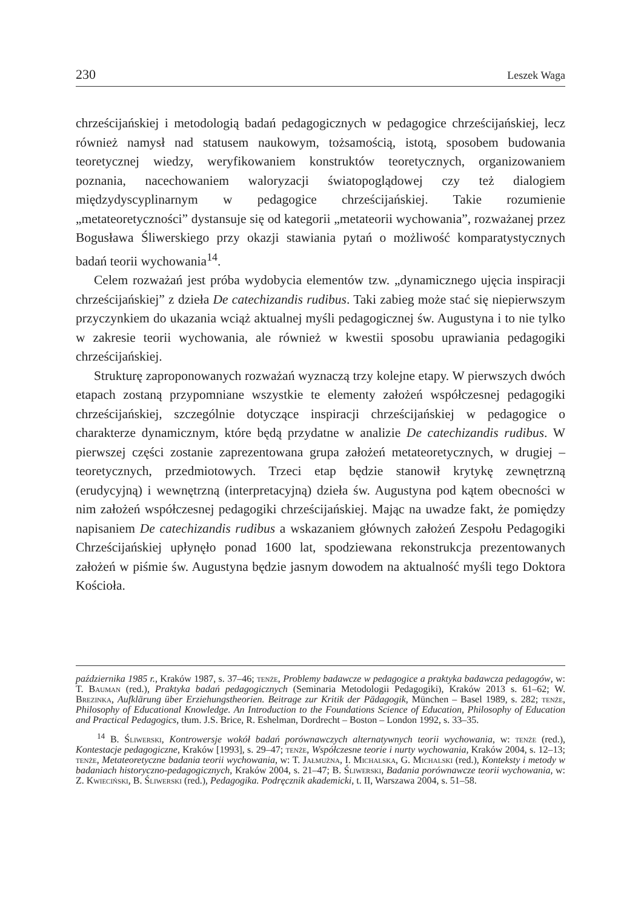230 Leszek Waga
chrześcijańskiej i metodologią badań pedagogicznych w pedagogice chrześcijańskiej, lecz również namysł nad statusem naukowym, tożsamością, istotą, sposobem budowania teoretycznej wiedzy, weryfikowaniem konstruktów teoretycznych, organizowaniem poznania, nacechowaniem waloryzacji światopoglądowej czy też dialogiem międzydyscyplinarnym w pedagogice chrześcijańskiej. Takie rozumienie „metateoretyczności” dystansuje się od kategorii „metateorii wychowania”, rozważanej przez Bogusława Śliwerskiego przy okazji stawiania pytań o możliwość komparatystycznych badań teorii wychowania<sup>14</sup>.
Celem rozważań jest próba wydobycia elementów tzw. „dynamicznego ujęcia inspiracji chrześcijańskiej” z dzieła De catechizandis rudibus. Taki zabieg może stać się niepierwszym przyczynkiem do ukazania wciąż aktualnej myśli pedagogicznej św. Augustyna i to nie tylko w zakresie teorii wychowania, ale również w kwestii sposobu uprawiania pedagogiki chrześcijańskiej.
Strukturę zaproponowanych rozważań wyznaczą trzy kolejne etapy. W pierwszych dwóch etapach zostaną przypomniane wszystkie te elementy założeń współczesnej pedagogiki chrześcijańskiej, szczególnie dotyczące inspiracji chrześcijańskiej w pedagogice o charakterze dynamicznym, które będą przydatne w analizie De catechizandis rudibus. W pierwszej części zostanie zaprezentowana grupa założeń metateoretycznych, w drugiej – teoretycznych, przedmiotowych. Trzeci etap będzie stanowił krytykę zewnętrzną (erudycyjną) i wewnętrzną (interpretacyjną) dzieła św. Augustyna pod kątem obecności w nim założeń współczesnej pedagogiki chrześcijańskiej. Mając na uwadze fakt, że pomiędzy napisaniem De catechizandis rudibus a wskazaniem głównych założeń Zespołu Pedagogiki Chrześcijańskiej upłynęło ponad 1600 lat, spodziewana rekonstrukcja prezentowanych założeń w piśmie św. Augustyna będzie jasnym dowodem na aktualność myśli tego Doktora Kościoła.
października 1985 r., Kraków 1987, s. 37–46; tenże, Problemy badawcze w pedagogice a praktyka badawcza pedagogów, w: T. Bauman (red.), Praktyka badań pedagogicznych (Seminaria Metodologii Pedagogiki), Kraków 2013 s. 61–62; W. Brezinka, Aufklärung über Erziehungstheorien. Beitrage zur Kritik der Pädagogik, München – Basel 1989, s. 282; tenże, Philosophy of Educational Knowledge. An Introduction to the Foundations Science of Education, Philosophy of Education and Practical Pedagogics, tłum. J.S. Brice, R. Eshelman, Dordrecht – Boston – London 1992, s. 33–35.
<sup>14</sup> B. Śliwerski, Kontrowersje wokół badań porównawczych alternatywnych teorii wychowania, w: tenże (red.), Kontestacje pedagogiczne, Kraków [1993], s. 29–47; tenże, Współczesne teorie i nurty wychowania, Kraków 2004, s. 12–13; tenże, Metateoretyczne badania teorii wychowania, w: T. Jałmużna, I. Michalska, G. Michalski (red.), Konteksty i metody w badaniach historyczno-pedagogicznych, Kraków 2004, s. 21–47; B. Śliwerski, Badania porównawcze teorii wychowania, w: Z. Kwieciński, B. Śliwerski (red.), Pedagogika. Podręcznik akademicki, t. II, Warszawa 2004, s. 51–58.